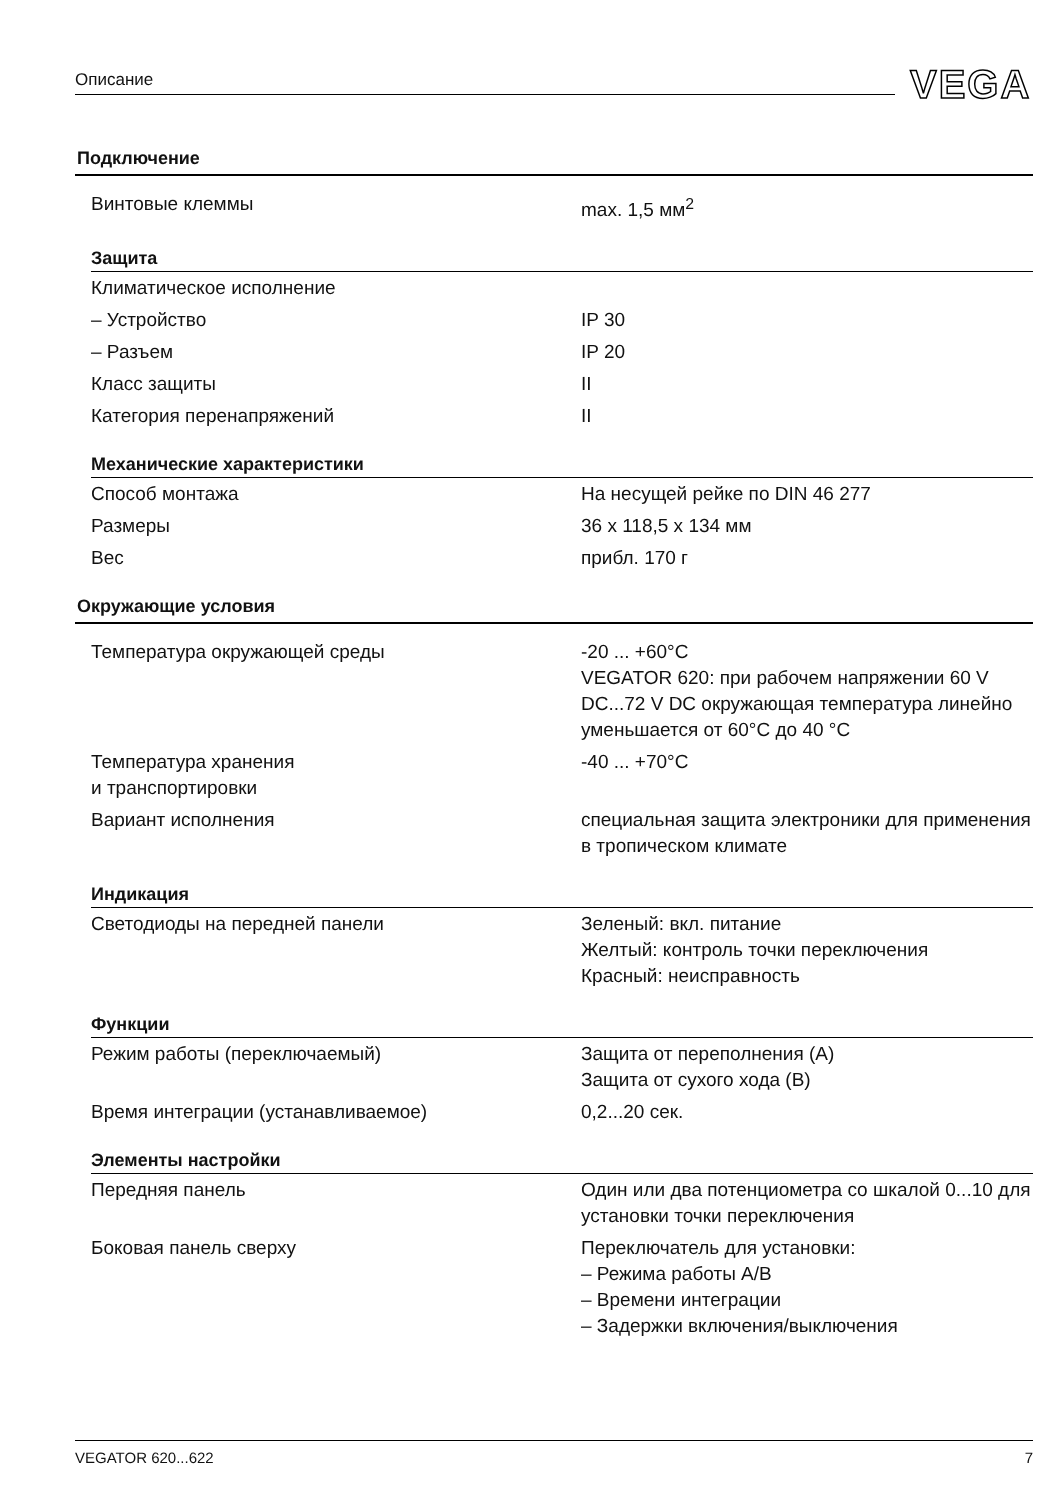Описание VEGA
Подключение
| Винтовые клеммы | max. 1,5 мм<sup>2</sup> |
Защита
| Климатическое исполнение | |
| – Устройство | IP 30 |
| – Разъем | IP 20 |
| Класс защиты | II |
| Категория перенапряжений | II |
Механические характеристики
| Способ монтажа | На несущей рейке по DIN 46 277 |
| Размеры | 36 x 118,5 x 134 мм |
| Вес | прибл. 170 г |
Окружающие условия
| Температура окружающей среды | -20 ... +60°C VEGATOR 620: при рабочем напряжении 60 V DC...72 V DC окружающая температура линейно уменьшается от 60°C до 40 °C |
| Температура хранения и транспортировки | -40 ... +70°C |
| Вариант исполнения | специальная защита электроники для применения в тропическом климате |
Индикация
| Светодиоды на передней панели | Зеленый: вкл. питание Желтый: контроль точки переключения Красный: неисправность |
Функции
| Режим работы (переключаемый) | Защита от переполнения (A) Защита от сухого хода (B) |
| Время интеграции (устанавливаемое) | 0,2...20 сек. |
Элементы настройки
| Передняя панель | Один или два потенциометра со шкалой 0...10 для установки точки переключения |
| Боковая панель сверху | Переключатель для установки: – Режима работы A/B – Времени интеграции – Задержки включения/выключения |
VEGATOR 620...622 7